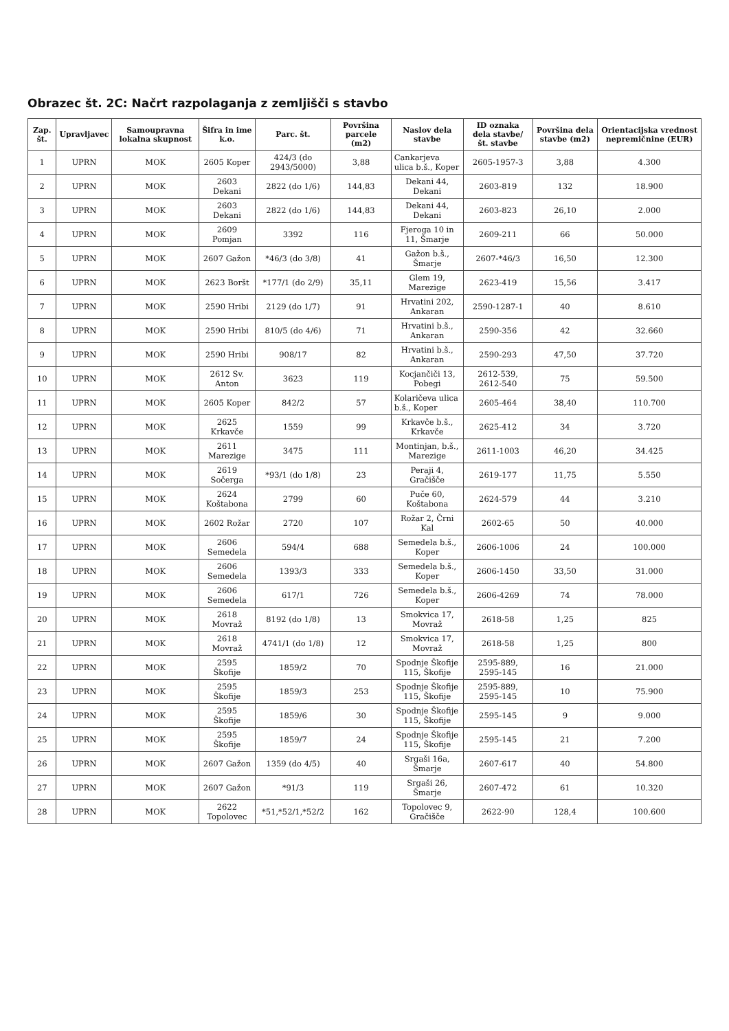Obrazec št. 2C: Načrt razpolaganja z zemljišči s stavbo
| Zap. št. | Upravljavec | Samoupravna lokalna skupnost | Šifra in ime k.o. | Parc. št. | Površina parcele (m2) | Naslov dela stavbe | ID oznaka dela stavbe/ št. stavbe | Površina dela stavbe (m2) | Orientacijska vrednost nepremičnine (EUR) |
| --- | --- | --- | --- | --- | --- | --- | --- | --- | --- |
| 1 | UPRN | MOK | 2605 Koper | 424/3 (do 2943/5000) | 3,88 | Cankarjeva ulica b.š., Koper | 2605-1957-3 | 3,88 | 4.300 |
| 2 | UPRN | MOK | 2603 Dekani | 2822 (do 1/6) | 144,83 | Dekani 44, Dekani | 2603-819 | 132 | 18.900 |
| 3 | UPRN | MOK | 2603 Dekani | 2822 (do 1/6) | 144,83 | Dekani 44, Dekani | 2603-823 | 26,10 | 2.000 |
| 4 | UPRN | MOK | 2609 Pomjan | 3392 | 116 | Fjeroga 10 in 11, Šmarje | 2609-211 | 66 | 50.000 |
| 5 | UPRN | MOK | 2607 Gažon | *46/3 (do 3/8) | 41 | Gažon b.š., Šmarje | 2607-*46/3 | 16,50 | 12.300 |
| 6 | UPRN | MOK | 2623 Boršt | *177/1 (do 2/9) | 35,11 | Glem 19, Marezige | 2623-419 | 15,56 | 3.417 |
| 7 | UPRN | MOK | 2590 Hribi | 2129 (do 1/7) | 91 | Hrvatini 202, Ankaran | 2590-1287-1 | 40 | 8.610 |
| 8 | UPRN | MOK | 2590 Hribi | 810/5 (do 4/6) | 71 | Hrvatini b.š., Ankaran | 2590-356 | 42 | 32.660 |
| 9 | UPRN | MOK | 2590 Hribi | 908/17 | 82 | Hrvatini b.š., Ankaran | 2590-293 | 47,50 | 37.720 |
| 10 | UPRN | MOK | 2612 Sv. Anton | 3623 | 119 | Kocjančiči 13, Pobegi | 2612-539, 2612-540 | 75 | 59.500 |
| 11 | UPRN | MOK | 2605 Koper | 842/2 | 57 | Kolaričeva ulica b.š., Koper | 2605-464 | 38,40 | 110.700 |
| 12 | UPRN | MOK | 2625 Krkavče | 1559 | 99 | Krkavče b.š., Krkavče | 2625-412 | 34 | 3.720 |
| 13 | UPRN | MOK | 2611 Marezige | 3475 | 111 | Montinjan, b.š., Marezige | 2611-1003 | 46,20 | 34.425 |
| 14 | UPRN | MOK | 2619 Sočerga | *93/1 (do 1/8) | 23 | Peraji 4, Gračišče | 2619-177 | 11,75 | 5.550 |
| 15 | UPRN | MOK | 2624 Koštabona | 2799 | 60 | Puče 60, Koštabona | 2624-579 | 44 | 3.210 |
| 16 | UPRN | MOK | 2602 Rožar | 2720 | 107 | Rožar 2, Črni Kal | 2602-65 | 50 | 40.000 |
| 17 | UPRN | MOK | 2606 Semedela | 594/4 | 688 | Semedela b.š., Koper | 2606-1006 | 24 | 100.000 |
| 18 | UPRN | MOK | 2606 Semedela | 1393/3 | 333 | Semedela b.š., Koper | 2606-1450 | 33,50 | 31.000 |
| 19 | UPRN | MOK | 2606 Semedela | 617/1 | 726 | Semedela b.š., Koper | 2606-4269 | 74 | 78.000 |
| 20 | UPRN | MOK | 2618 Movraž | 8192 (do 1/8) | 13 | Smokvica 17, Movraž | 2618-58 | 1,25 | 825 |
| 21 | UPRN | MOK | 2618 Movraž | 4741/1 (do 1/8) | 12 | Smokvica 17, Movraž | 2618-58 | 1,25 | 800 |
| 22 | UPRN | MOK | 2595 Škofije | 1859/2 | 70 | Spodnje Škofije 115, Škofije | 2595-889, 2595-145 | 16 | 21.000 |
| 23 | UPRN | MOK | 2595 Škofije | 1859/3 | 253 | Spodnje Škofije 115, Škofije | 2595-889, 2595-145 | 10 | 75.900 |
| 24 | UPRN | MOK | 2595 Škofije | 1859/6 | 30 | Spodnje Škofije 115, Škofije | 2595-145 | 9 | 9.000 |
| 25 | UPRN | MOK | 2595 Škofije | 1859/7 | 24 | Spodnje Škofije 115, Škofije | 2595-145 | 21 | 7.200 |
| 26 | UPRN | MOK | 2607 Gažon | 1359 (do 4/5) | 40 | Srgaši 16a, Šmarje | 2607-617 | 40 | 54.800 |
| 27 | UPRN | MOK | 2607 Gažon | *91/3 | 119 | Srgaši 26, Šmarje | 2607-472 | 61 | 10.320 |
| 28 | UPRN | MOK | 2622 Topolovec | *51,*52/1,*52/2 | 162 | Topolovec 9, Gračišče | 2622-90 | 128,4 | 100.600 |